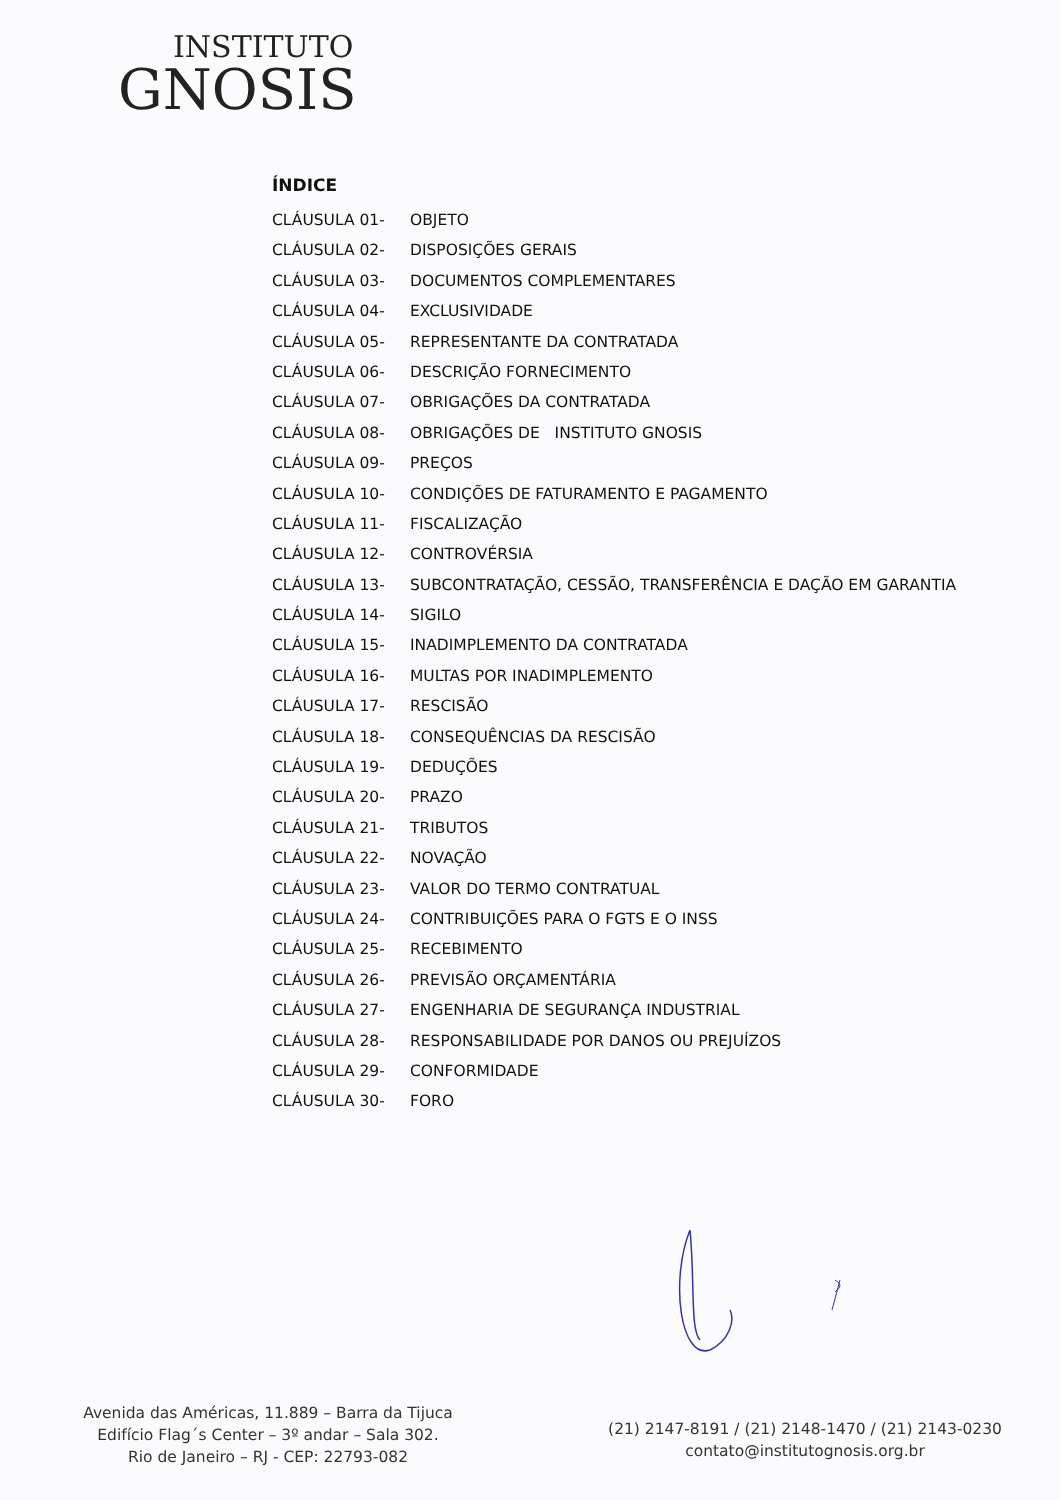INSTITUTO
GNOSIS
ÍNDICE
| CLÁUSULA 01- | OBJETO |
| CLÁUSULA 02- | DISPOSIÇÕES GERAIS |
| CLÁUSULA 03- | DOCUMENTOS COMPLEMENTARES |
| CLÁUSULA 04- | EXCLUSIVIDADE |
| CLÁUSULA 05- | REPRESENTANTE DA CONTRATADA |
| CLÁUSULA 06- | DESCRIÇÃO FORNECIMENTO |
| CLÁUSULA 07- | OBRIGAÇÕES DA CONTRATADA |
| CLÁUSULA 08- | OBRIGAÇÕES DE INSTITUTO GNOSIS |
| CLÁUSULA 09- | PREÇOS |
| CLÁUSULA 10- | CONDIÇÕES DE FATURAMENTO E PAGAMENTO |
| CLÁUSULA 11- | FISCALIZAÇÃO |
| CLÁUSULA 12- | CONTROVÉRSIA |
| CLÁUSULA 13- | SUBCONTRATAÇÃO, CESSÃO, TRANSFERÊNCIA E DAÇÃO EM GARANTIA |
| CLÁUSULA 14- | SIGILO |
| CLÁUSULA 15- | INADIMPLEMENTO DA CONTRATADA |
| CLÁUSULA 16- | MULTAS POR INADIMPLEMENTO |
| CLÁUSULA 17- | RESCISÃO |
| CLÁUSULA 18- | CONSEQUÊNCIAS DA RESCISÃO |
| CLÁUSULA 19- | DEDUÇÕES |
| CLÁUSULA 20- | PRAZO |
| CLÁUSULA 21- | TRIBUTOS |
| CLÁUSULA 22- | NOVAÇÃO |
| CLÁUSULA 23- | VALOR DO TERMO CONTRATUAL |
| CLÁUSULA 24- | CONTRIBUIÇÕES PARA O FGTS E O INSS |
| CLÁUSULA 25- | RECEBIMENTO |
| CLÁUSULA 26- | PREVISÃO ORÇAMENTÁRIA |
| CLÁUSULA 27- | ENGENHARIA DE SEGURANÇA INDUSTRIAL |
| CLÁUSULA 28- | RESPONSABILIDADE POR DANOS OU PREJUÍZOS |
| CLÁUSULA 29- | CONFORMIDADE |
| CLÁUSULA 30- | FORO |
Avenida das Américas, 11.889 – Barra da Tijuca
Edifício Flag´s Center – 3º andar – Sala 302.
Rio de Janeiro – RJ - CEP: 22793-082
(21) 2147-8191 / (21) 2148-1470 / (21) 2143-0230
contato@institutognosis.org.br